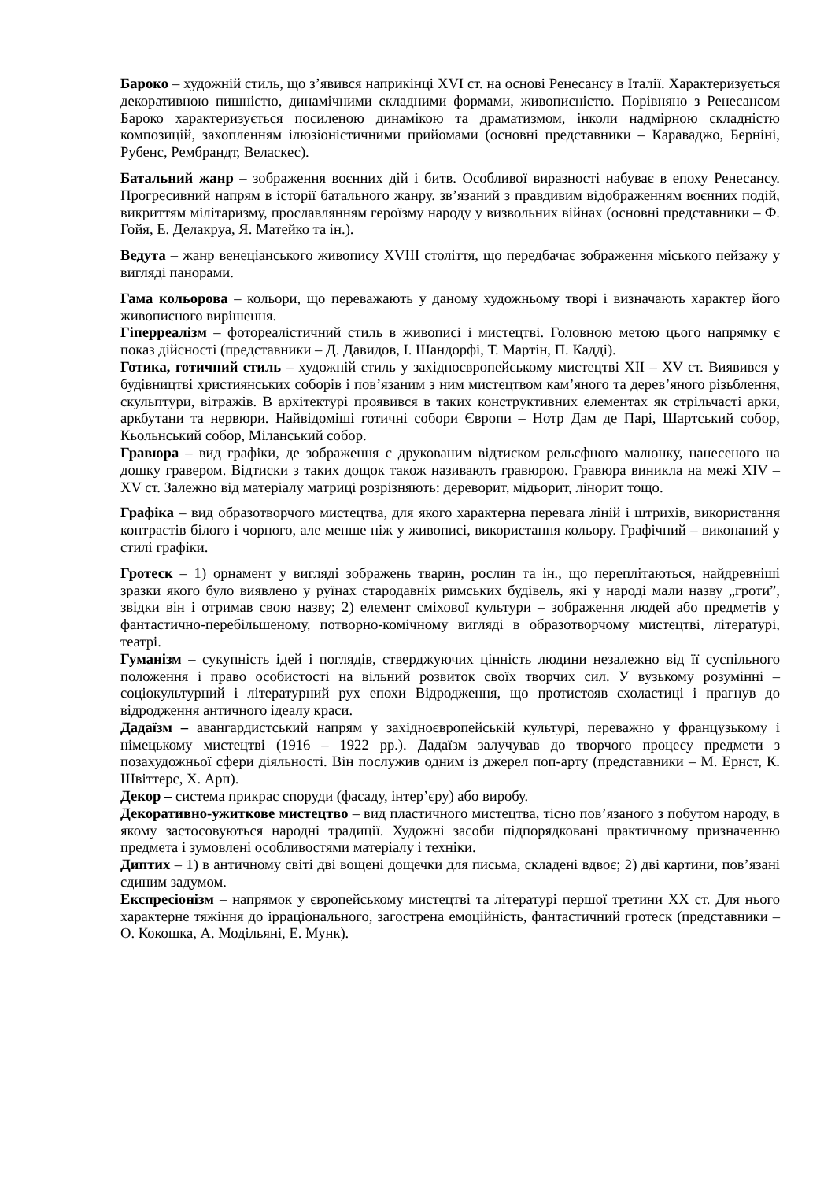Бароко – художній стиль, що з’явився наприкінці XVI ст. на основі Ренесансу в Італії. Характеризується декоративною пишністю, динамічними складними формами, живописністю. Порівняно з Ренесансом Бароко характеризується посиленою динамікою та драматизмом, інколи надмірною складністю композицій, захопленням ілюзіоністичними прийомами (основні представники – Караваджо, Берніні, Рубенс, Рембрандт, Веласкес).
Батальний жанр – зображення воєнних дій і битв. Особливої виразності набуває в епоху Ренесансу. Прогресивний напрям в історії батального жанру. зв’язаний з правдивим відображенням воєнних подій, викриттям мілітаризму, прославлянням героїзму народу у визвольних війнах (основні представники – Ф. Гойя, Е. Делакруа, Я. Матейко та ін.).
Ведута – жанр венеціанського живопису XVIII століття, що передбачає зображення міського пейзажу у вигляді панорами.
Гама кольорова – кольори, що переважають у даному художньому творі і визначають характер його живописного вирішення.
Гіперреалізм – фотореалістичний стиль в живописі і мистецтві. Головною метою цього напрямку є показ дійсності (представники – Д. Давидов, І. Шандорфі, Т. Мартін, П. Кадді).
Готика, готичний стиль – художній стиль у західноєвропейському мистецтві XII – XV ст. Виявився у будівництві християнських соборів і пов’язаним з ним мистецтвом кам’яного та дерев’яного різьблення, скульптури, вітражів. В архітектурі проявився в таких конструктивних елементах як стрільчасті арки, аркбутани та нервюри. Найвідоміші готичні собори Європи – Нотр Дам де Парі, Шартський собор, Кьольнський собор, Міланський собор.
Гравюра – вид графіки, де зображення є друкованим відтиском рельєфного малюнку, нанесеного на дошку гравером. Відтиски з таких дощок також називають гравюрою. Гравюра виникла на межі XIV – XV ст. Залежно від матеріалу матриці розрізняють: дереворит, мідьорит, лінорит тощо.
Графіка – вид образотворчого мистецтва, для якого характерна перевага ліній і штрихів, використання контрастів білого і чорного, але менше ніж у живописі, використання кольору. Графічний – виконаний у стилі графіки.
Гротеск – 1) орнамент у вигляді зображень тварин, рослин та ін., що переплітаються, найдревніші зразки якого було виявлено у руїнах стародавніх римських будівель, які у народі мали назву „гроти”, звідки він і отримав свою назву; 2) елемент сміхової культури – зображення людей або предметів у фантастично-перебільшеному, потворно-комічному вигляді в образотворчому мистецтві, літературі, театрі.
Гуманізм – сукупність ідей і поглядів, стверджуючих цінність людини незалежно від її суспільного положення і право особистості на вільний розвиток своїх творчих сил. У вузькому розумінні – соціокультурний і літературний рух епохи Відродження, що протистояв схоластиці і прагнув до відродження античного ідеалу краси.
Дадаїзм – авангардистський напрям у західноєвропейській культурі, переважно у французькому і німецькому мистецтві (1916 – 1922 рр.). Дадаїзм залучував до творчого процесу предмети з позахудожньої сфери діяльності. Він послужив одним із джерел поп-арту (представники – М. Ернст, К. Швіттерс, Х. Арп).
Декор – система прикрас споруди (фасаду, інтер’єру) або виробу.
Декоративно-ужиткове мистецтво – вид пластичного мистецтва, тісно пов’язаного з побутом народу, в якому застосовуються народні традиції. Художні засоби підпорядковані практичному призначенню предмета і зумовлені особливостями матеріалу і техніки.
Диптих – 1) в античному світі дві вощені дощечки для письма, складені вдвоє; 2) дві картини, пов’язані єдиним задумом.
Експресіонізм – напрямок у європейському мистецтві та літературі першої третини XX ст. Для нього характерне тяжіння до ірраціонального, загострена емоційність, фантастичний гротеск (представники – О. Кокошка, А. Модільяні, Е. Мунк).